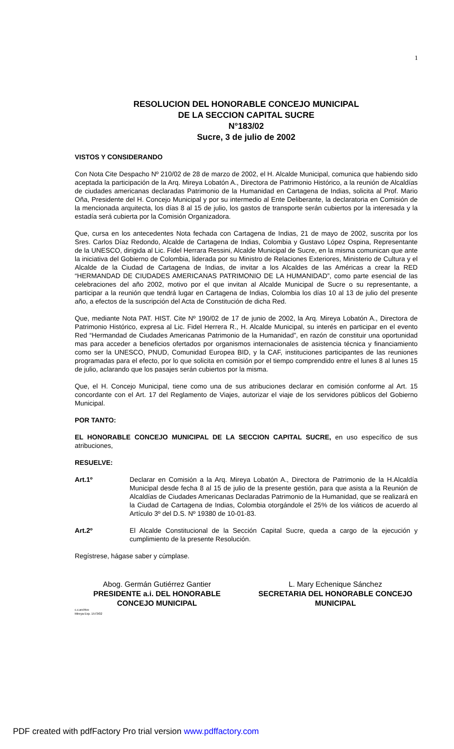1
RESOLUCION DEL HONORABLE CONCEJO MUNICIPAL
DE LA SECCION CAPITAL SUCRE
N°183/02
Sucre, 3 de julio de 2002
VISTOS Y CONSIDERANDO
Con Nota Cite Despacho Nº 210/02 de 28 de marzo de 2002, el H. Alcalde Municipal, comunica que habiendo sido aceptada la participación de la Arq. Mireya Lobatón A., Directora de Patrimonio Histórico, a la reunión de Alcaldías de ciudades americanas declaradas Patrimonio de la Humanidad en Cartagena de Indias, solicita al Prof. Mario Oña, Presidente del H. Concejo Municipal y por su intermedio al Ente Deliberante, la declaratoria en Comisión de la mencionada arquitecta, los días 8 al 15 de julio, los gastos de transporte serán cubiertos por la interesada y la estadía será cubierta por la Comisión Organizadora.
Que, cursa en los antecedentes Nota fechada con Cartagena de Indias, 21 de mayo de 2002, suscrita por los Sres. Carlos Díaz Redondo, Alcalde de Cartagena de Indias, Colombia y Gustavo López Ospina, Representante de la UNESCO, dirigida al Lic. Fidel Herrara Ressini, Alcalde Municipal de Sucre, en la misma comunican que ante la iniciativa del Gobierno de Colombia, liderada por su Ministro de Relaciones Exteriores, Ministerio de Cultura y el Alcalde de la Ciudad de Cartagena de Indias, de invitar a los Alcaldes de las Américas a crear la RED “HERMANDAD DE CIUDADES AMERICANAS PATRIMONIO DE LA HUMANIDAD”, como parte esencial de las celebraciones del año 2002, motivo por el que invitan al Alcalde Municipal de Sucre o su representante, a participar a la reunión que tendrá lugar en Cartagena de Indias, Colombia los días 10 al 13 de julio del presente año, a efectos de la suscripción del Acta de Constitución de dicha Red.
Que, mediante Nota PAT. HIST. Cite Nº 190/02 de 17 de junio de 2002, la Arq. Mireya Lobatón A., Directora de Patrimonio Histórico, expresa al Lic. Fidel Herrera R., H. Alcalde Municipal, su interés en participar en el evento Red “Hermandad de Ciudades Americanas Patrimonio de la Humanidad”, en razón de constituir una oportunidad mas para acceder a beneficios ofertados por organismos internacionales de asistencia técnica y financiamiento como ser la UNESCO, PNUD, Comunidad Europea BID, y la CAF, instituciones participantes de las reuniones programadas para el efecto, por lo que solicita en comisión por el tiempo comprendido entre el lunes 8 al lunes 15 de julio, aclarando que los pasajes serán cubiertos por la misma.
Que, el H. Concejo Municipal, tiene como una de sus atribuciones declarar en comisión conforme al Art. 15 concordante con el Art. 17 del Reglamento de Viajes, autorizar el viaje de los servidores públicos del Gobierno Municipal.
POR TANTO:
EL HONORABLE CONCEJO MUNICIPAL DE LA SECCION CAPITAL SUCRE, en uso específico de sus atribuciones,
RESUELVE:
Art.1º Declarar en Comisión a la Arq. Mireya Lobatón A., Directora de Patrimonio de la H.Alcaldía Municipal desde fecha 8 al 15 de julio de la presente gestión, para que asista a la Reunión de Alcaldías de Ciudades Americanas Declaradas Patrimonio de la Humanidad, que se realizará en la Ciudad de Cartagena de Indias, Colombia otorgándole el 25% de los viáticos de acuerdo al Artículo 3º del D.S. Nº 19380 de 10-01-83.
Art.2º El Alcalde Constitucional de la Sección Capital Sucre, queda a cargo de la ejecución y cumplimiento de la presente Resolución.
Regístrese, hágase saber y cúmplase.
Abog. Germán Gutiérrez Gantier
PRESIDENTE a.i. DEL HONORABLE CONCEJO MUNICIPAL
L. Mary Echenique Sánchez
SECRETARIA DEL HONORABLE CONCEJO MUNICIPAL
c.c.archivo
Mireya Exp. 1573/02
PDF created with pdfFactory Pro trial version www.pdffactory.com